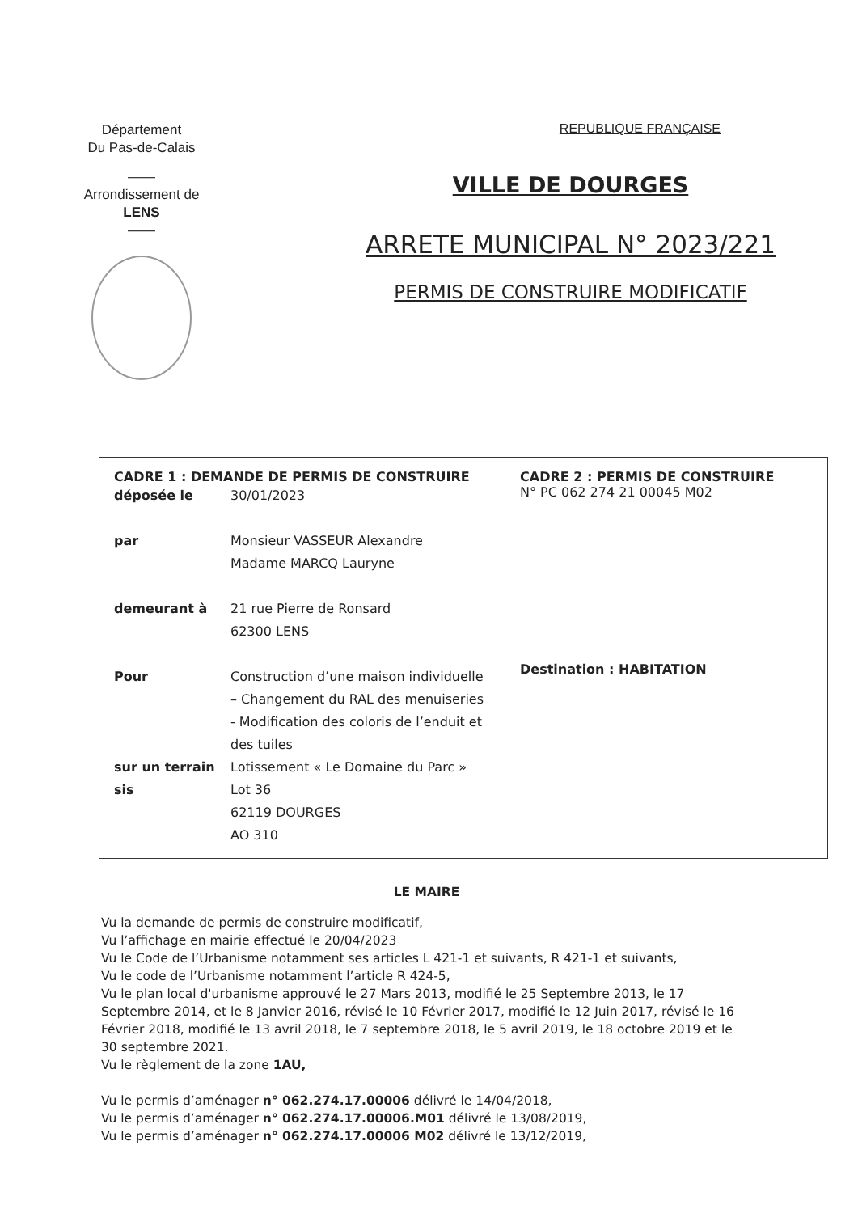Département
Du Pas-de-Calais
——
Arrondissement de
LENS
——
REPUBLIQUE FRANÇAISE
VILLE DE DOURGES
ARRETE MUNICIPAL N° 2023/221
PERMIS DE CONSTRUIRE MODIFICATIF
| CADRE 1 : DEMANDE DE PERMIS DE CONSTRUIRE / déposée le / 30/01/2023 / / par / Monsieur VASSEUR Alexandre Madame MARCQ Lauryne / / demeurant à / 21 rue Pierre de Ronsard 62300 LENS / / Pour / Construction d’une maison individuelle – Changement du RAL des menuiseries - Modification des coloris de l’enduit et des tuiles / / sur un terrain sis / Lotissement « Le Domaine du Parc » Lot 36 62119 DOURGES AO 310 / | CADRE 2 : PERMIS DE CONSTRUIRE N° PC 062 274 21 00045 M02 Destination : HABITATION |
LE MAIRE
Vu la demande de permis de construire modificatif,
Vu l’affichage en mairie effectué le 20/04/2023
Vu le Code de l’Urbanisme notamment ses articles L 421-1 et suivants, R 421-1 et suivants,
Vu le code de l’Urbanisme notamment l’article R 424-5,
Vu le plan local d'urbanisme approuvé le 27 Mars 2013, modifié le 25 Septembre 2013, le 17 Septembre 2014, et le 8 Janvier 2016, révisé le 10 Février 2017, modifié le 12 Juin 2017, révisé le 16 Février 2018, modifié le 13 avril 2018, le 7 septembre 2018, le 5 avril 2019, le 18 octobre 2019 et le 30 septembre 2021.
Vu le règlement de la zone 1AU,
Vu le permis d’aménager n° 062.274.17.00006 délivré le 14/04/2018,
Vu le permis d’aménager n° 062.274.17.00006.M01 délivré le 13/08/2019,
Vu le permis d’aménager n° 062.274.17.00006 M02 délivré le 13/12/2019,